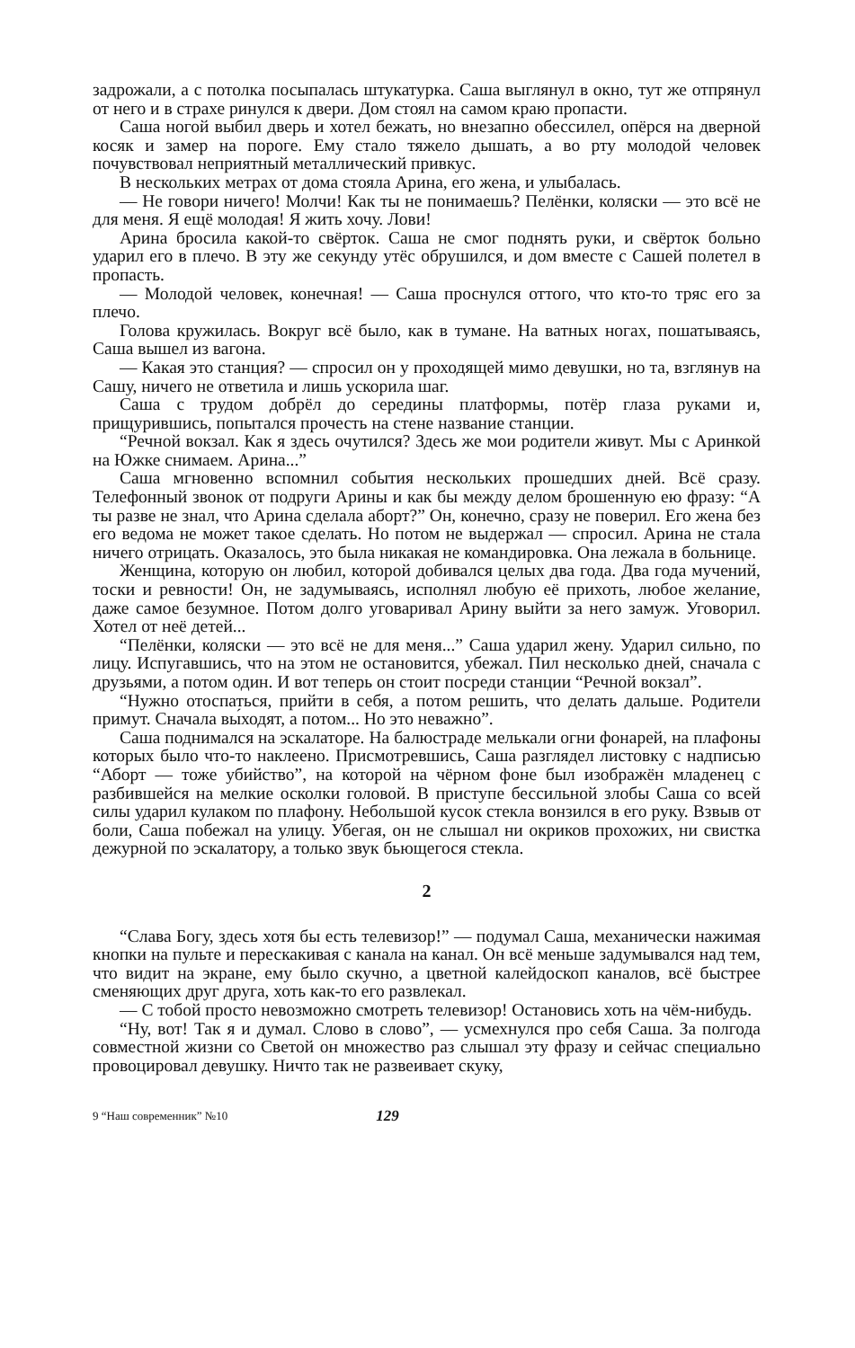задрожали, а с потолка посыпалась штукатурка. Саша выглянул в окно, тут же отпрянул от него и в страхе ринулся к двери. Дом стоял на самом краю пропасти.
Саша ногой выбил дверь и хотел бежать, но внезапно обессилел, опёрся на дверной косяк и замер на пороге. Ему стало тяжело дышать, а во рту молодой человек почувствовал неприятный металлический привкус.
В нескольких метрах от дома стояла Арина, его жена, и улыбалась.
— Не говори ничего! Молчи! Как ты не понимаешь? Пелёнки, коляски — это всё не для меня. Я ещё молодая! Я жить хочу. Лови!
Арина бросила какой-то свёрток. Саша не смог поднять руки, и свёрток больно ударил его в плечо. В эту же секунду утёс обрушился, и дом вместе с Сашей полетел в пропасть.
— Молодой человек, конечная! — Саша проснулся оттого, что кто-то тряс его за плечо.
Голова кружилась. Вокруг всё было, как в тумане. На ватных ногах, пошатываясь, Саша вышел из вагона.
— Какая это станция? — спросил он у проходящей мимо девушки, но та, взглянув на Сашу, ничего не ответила и лишь ускорила шаг.
Саша с трудом добрёл до середины платформы, потёр глаза руками и, прищурившись, попытался прочесть на стене название станции.
“Речной вокзал. Как я здесь очутился? Здесь же мои родители живут. Мы с Аринкой на Южке снимаем. Арина...”
Саша мгновенно вспомнил события нескольких прошедших дней. Всё сразу. Телефонный звонок от подруги Арины и как бы между делом брошенную ею фразу: “А ты разве не знал, что Арина сделала аборт?” Он, конечно, сразу не поверил. Его жена без его ведома не может такое сделать. Но потом не выдержал — спросил. Арина не стала ничего отрицать. Оказалось, это была никакая не командировка. Она лежала в больнице.
Женщина, которую он любил, которой добивался целых два года. Два года мучений, тоски и ревности! Он, не задумываясь, исполнял любую её прихоть, любое желание, даже самое безумное. Потом долго уговаривал Арину выйти за него замуж. Уговорил. Хотел от неё детей...
“Пелёнки, коляски — это всё не для меня...” Саша ударил жену. Ударил сильно, по лицу. Испугавшись, что на этом не остановится, убежал. Пил несколько дней, сначала с друзьями, а потом один. И вот теперь он стоит посреди станции “Речной вокзал”.
“Нужно отоспаться, прийти в себя, а потом решить, что делать дальше. Родители примут. Сначала вы́ходят, а потом... Но это неважно”.
Саша поднимался на эскалаторе. На балюстраде мелькали огни фонарей, на плафоны которых было что-то наклеено. Присмотревшись, Саша разглядел листовку с надписью “Аборт — тоже убийство”, на которой на чёрном фоне был изображён младенец с разбившейся на мелкие осколки головой. В приступе бессильной злобы Саша со всей силы ударил кулаком по плафону. Небольшой кусок стекла вонзился в его руку. Взвыв от боли, Саша побежал на улицу. Убегая, он не слышал ни окриков прохожих, ни свистка дежурной по эскалатору, а только звук бьющегося стекла.
2
“Слава Богу, здесь хотя бы есть телевизор!” — подумал Саша, механически нажимая кнопки на пульте и перескакивая с канала на канал. Он всё меньше задумывался над тем, что видит на экране, ему было скучно, а цветной калейдоскоп каналов, всё быстрее сменяющих друг друга, хоть как-то его развлекал.
— С тобой просто невозможно смотреть телевизор! Остановись хоть на чём-нибудь.
“Ну, вот! Так я и думал. Слово в слово”, — усмехнулся про себя Саша. За полгода совместной жизни со Светой он множество раз слышал эту фразу и сейчас специально провоцировал девушку. Ничто так не развеивает скуку,
9 “Наш современник” №10 129